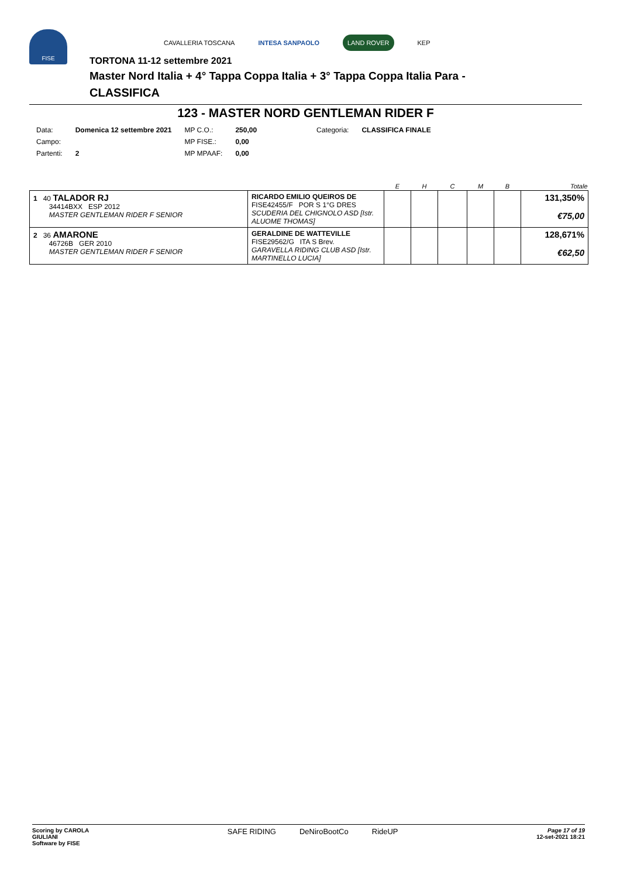FISE
CAVALLERIA TOSCANA INTESA SANPAOLO LAND ROVER KEP
TORTONA 11-12 settembre 2021
Master Nord Italia + 4° Tappa Coppa Italia + 3° Tappa Coppa Italia Para -
CLASSIFICA
123 - MASTER NORD GENTLEMAN RIDER F
| Data: | Domenica 12 settembre 2021 | MP C.O.: | 250,00 | Categoria: | CLASSIFICA FINALE |
| Campo: | | MP FISE.: | 0,00 | | |
| Partenti: | 2 | MP MPAAF: | 0,00 | | |
| | | E | H | C | M | B | Totale |
| --- | --- | --- | --- | --- | --- | --- | --- |
| 1 40 TALADOR RJ 34414BXX ESP 2012 MASTER GENTLEMAN RIDER F SENIOR | RICARDO EMILIO QUEIROS DE FISE42455/F POR S 1°G DRES SCUDERIA DEL CHIGNOLO ASD [Istr. ALUOME THOMAS] | | | | | | 131,350% €75,00 |
| 2 36 AMARONE 46726B GER 2010 MASTER GENTLEMAN RIDER F SENIOR | GERALDINE DE WATTEVILLE FISE29562/G ITA S Brev. GARAVELLA RIDING CLUB ASD [Istr. MARTINELLO LUCIA] | | | | | | 128,671% €62,50 |
Scoring by CAROLA
GIULIANI
Software by FISE
SAFE RIDING DeNiroBootCo RideUP
Page 17 of 19
12-set-2021 18:21